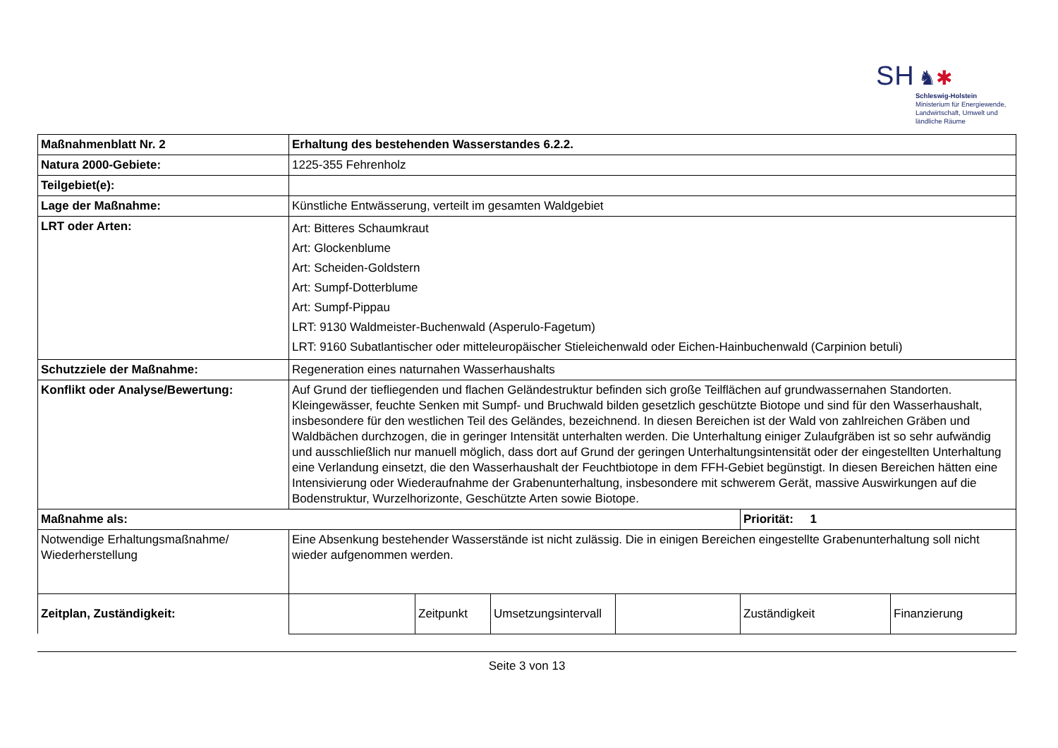SH ♞✱
Schleswig-Holstein
Ministerium für Energiewende,
Landwirtschaft, Umwelt und
ländliche Räume
| Maßnahmenblatt Nr. 2 | Erhaltung des bestehenden Wasserstandes 6.2.2. | | | | | |
| Natura 2000-Gebiete: | 1225-355 Fehrenholz | | | | | |
| Teilgebiet(e): | | | | | | |
| Lage der Maßnahme: | Künstliche Entwässerung, verteilt im gesamten Waldgebiet | | | | | |
| LRT oder Arten: | Art: Bitteres Schaumkraut Art: Glockenblume Art: Scheiden-Goldstern Art: Sumpf-Dotterblume Art: Sumpf-Pippau LRT: 9130 Waldmeister-Buchenwald (Asperulo-Fagetum) LRT: 9160 Subatlantischer oder mitteleuropäischer Stieleichenwald oder Eichen-Hainbuchenwald (Carpinion betuli) | | | | | |
| Schutzziele der Maßnahme: | Regeneration eines naturnahen Wasserhaushalts | | | | | |
| Konflikt oder Analyse/Bewertung: | Auf Grund der tiefliegenden und flachen Geländestruktur befinden sich große Teilflächen auf grundwassernahen Standorten. Kleingewässer, feuchte Senken mit Sumpf- und Bruchwald bilden gesetzlich geschützte Biotope und sind für den Wasserhaushalt, insbesondere für den westlichen Teil des Geländes, bezeichnend. In diesen Bereichen ist der Wald von zahlreichen Gräben und Waldbächen durchzogen, die in geringer Intensität unterhalten werden. Die Unterhaltung einiger Zulaufgräben ist so sehr aufwändig und ausschließlich nur manuell möglich, dass dort auf Grund der geringen Unterhaltungsintensität oder der eingestellten Unterhaltung eine Verlandung einsetzt, die den Wasserhaushalt der Feuchtbiotope in dem FFH-Gebiet begünstigt. In diesen Bereichen hätten eine Intensivierung oder Wiederaufnahme der Grabenunterhaltung, insbesondere mit schwerem Gerät, massive Auswirkungen auf die Bodenstruktur, Wurzelhorizonte, Geschützte Arten sowie Biotope. | | | | | |
| Maßnahme als: | | | | | Priorität: 1 | |
| Notwendige Erhaltungsmaßnahme/ Wiederherstellung | Eine Absenkung bestehender Wasserstände ist nicht zulässig. Die in einigen Bereichen eingestellte Grabenunterhaltung soll nicht wieder aufgenommen werden. | | | | | |
| Zeitplan, Zuständigkeit: | | Zeitpunkt | Umsetzungsintervall | | Zuständigkeit | Finanzierung |
Seite 3 von 13